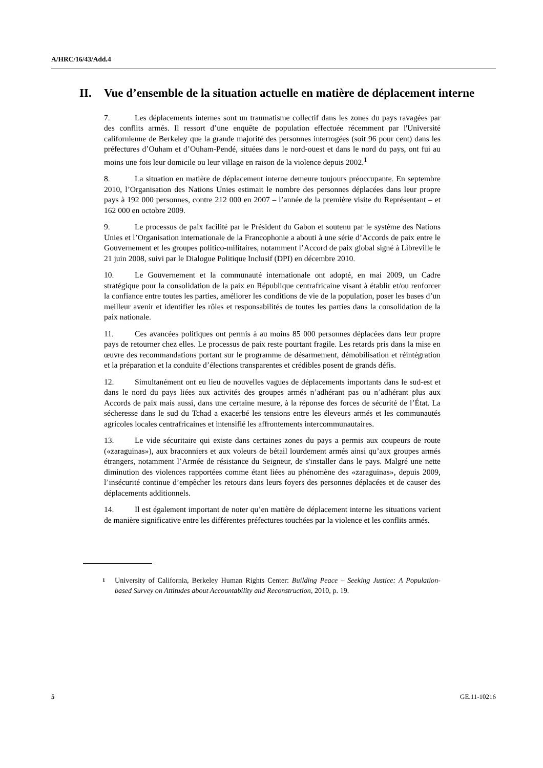A/HRC/16/43/Add.4
II. Vue d’ensemble de la situation actuelle en matière de déplacement interne
7. Les déplacements internes sont un traumatisme collectif dans les zones du pays ravagées par des conflits armés. Il ressort d’une enquête de population effectuée récemment par l'Université californienne de Berkeley que la grande majorité des personnes interrogées (soit 96 pour cent) dans les préfectures d’Ouham et d’Ouham-Pendé, situées dans le nord-ouest et dans le nord du pays, ont fui au moins une fois leur domicile ou leur village en raison de la violence depuis 2002.<sup>1</sup>
8. La situation en matière de déplacement interne demeure toujours préoccupante. En septembre 2010, l’Organisation des Nations Unies estimait le nombre des personnes déplacées dans leur propre pays à 192 000 personnes, contre 212 000 en 2007 – l’année de la première visite du Représentant – et 162 000 en octobre 2009.
9. Le processus de paix facilité par le Président du Gabon et soutenu par le système des Nations Unies et l’Organisation internationale de la Francophonie a abouti à une série d’Accords de paix entre le Gouvernement et les groupes politico-militaires, notamment l’Accord de paix global signé à Libreville le 21 juin 2008, suivi par le Dialogue Politique Inclusif (DPI) en décembre 2010.
10. Le Gouvernement et la communauté internationale ont adopté, en mai 2009, un Cadre stratégique pour la consolidation de la paix en République centrafricaine visant à établir et/ou renforcer la confiance entre toutes les parties, améliorer les conditions de vie de la population, poser les bases d’un meilleur avenir et identifier les rôles et responsabilités de toutes les parties dans la consolidation de la paix nationale.
11. Ces avancées politiques ont permis à au moins 85 000 personnes déplacées dans leur propre pays de retourner chez elles. Le processus de paix reste pourtant fragile. Les retards pris dans la mise en œuvre des recommandations portant sur le programme de désarmement, démobilisation et réintégration et la préparation et la conduite d’élections transparentes et crédibles posent de grands défis.
12. Simultanément ont eu lieu de nouvelles vagues de déplacements importants dans le sud-est et dans le nord du pays liées aux activités des groupes armés n’adhérant pas ou n’adhérant plus aux Accords de paix mais aussi, dans une certaine mesure, à la réponse des forces de sécurité de l’État. La sécheresse dans le sud du Tchad a exacerbé les tensions entre les éleveurs armés et les communautés agricoles locales centrafricaines et intensifié les affrontements intercommunautaires.
13. Le vide sécuritaire qui existe dans certaines zones du pays a permis aux coupeurs de route («zaraguinas»), aux braconniers et aux voleurs de bétail lourdement armés ainsi qu’aux groupes armés étrangers, notamment l’Armée de résistance du Seigneur, de s'installer dans le pays. Malgré une nette diminution des violences rapportées comme étant liées au phénomène des «zaraguinas», depuis 2009, l’insécurité continue d’empêcher les retours dans leurs foyers des personnes déplacées et de causer des déplacements additionnels.
14. Il est également important de noter qu’en matière de déplacement interne les situations varient de manière significative entre les différentes préfectures touchées par la violence et les conflits armés.
<sup>1</sup> University of California, Berkeley Human Rights Center: Building Peace – Seeking Justice: A Population-based Survey on Attitudes about Accountability and Reconstruction, 2010, p. 19.
5 GE.11-10216